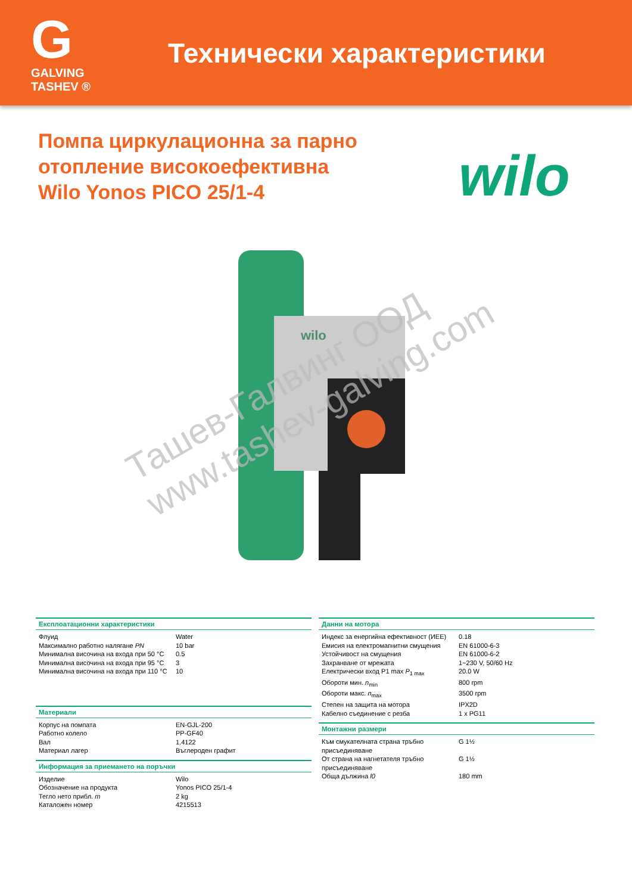G
GALVING TASHEV ®
Технически характеристики
Помпа циркулационна за парно
отопление високоефективна
Wilo Yonos PICO 25/1-4
wilo
wilo
Ташев-Галвинг ООД
www.tashev-galving.com
Експлоатационни характеристики
| Флуид | Water |
| Максимално работно налягане PN | 10 bar |
| Минимална височина на входа при 50 °C | 0.5 |
| Минимална височина на входа при 95 °C | 3 |
| Минимална височина на входа при 110 °C | 10 |
Материали
| Корпус на помпата | EN-GJL-200 |
| Работно колело | PP-GF40 |
| Вал | 1.4122 |
| Материал лагер | Въглероден графит |
Информация за приемането на поръчки
| Изделие | Wilo |
| Обозначение на продукта | Yonos PICO 25/1-4 |
| Тегло нето прибл. m | 2 kg |
| Каталожен номер | 4215513 |
Данни на мотора
| Индекс за енергийна ефективност (ИЕЕ) | 0.18 |
| Емисия на електромагнитни смущения | EN 61000-6-3 |
| Устойчивост на смущения | EN 61000-6-2 |
| Захранване от мрежата | 1~230 V, 50/60 Hz |
| Електрически вход P1 max P<sub>1 max</sub> | 20.0 W |
| Обороти мин. n<sub>min</sub> | 800 rpm |
| Обороти макс. n<sub>max</sub> | 3500 rpm |
| Степен на защита на мотора | IPX2D |
| Кабелно съединение с резба | 1 x PG11 |
Монтажни размери
| Към смукателната страна тръбно присъединяване | G 1½ |
| От страна на нагнетателя тръбно присъединяване | G 1½ |
| Обща дължина l0 | 180 mm |